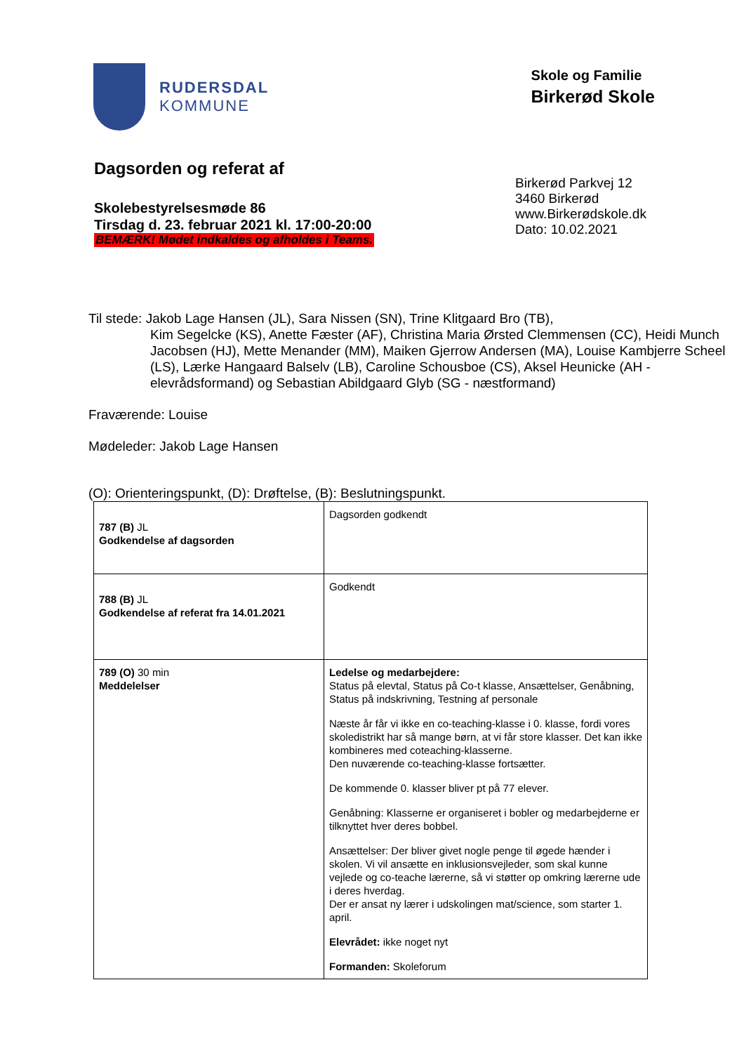RUDERSDAL
KOMMUNE
Skole og Familie
Birkerød Skole
Dagsorden og referat af
Skolebestyrelsesmøde 86
Tirsdag d. 23. februar 2021 kl. 17:00-20:00
BEMÆRK! Mødet indkaldes og afholdes i Teams.
Birkerød Parkvej 12
3460 Birkerød
www.Birkerødskole.dk
Dato: 10.02.2021
Til stede: Jakob Lage Hansen (JL), Sara Nissen (SN), Trine Klitgaard Bro (TB),
Kim Segelcke (KS), Anette Fæster (AF), Christina Maria Ørsted Clemmensen (CC), Heidi Munch Jacobsen (HJ), Mette Menander (MM), Maiken Gjerrow Andersen (MA), Louise Kambjerre Scheel (LS), Lærke Hangaard Balselv (LB), Caroline Schousboe (CS), Aksel Heunicke (AH - elevrådsformand) og Sebastian Abildgaard Glyb (SG - næstformand)
Fraværende: Louise
Mødeleder: Jakob Lage Hansen
(O): Orienteringspunkt, (D): Drøftelse, (B): Beslutningspunkt.
| 787 (B) JL Godkendelse af dagsorden | Dagsorden godkendt |
| 788 (B) JL Godkendelse af referat fra 14.01.2021 | Godkendt |
| 789 (O) 30 min Meddelelser | Ledelse og medarbejdere: Status på elevtal, Status på Co-t klasse, Ansættelser, Genåbning, Status på indskrivning, Testning af personale Næste år får vi ikke en co-teaching-klasse i 0. klasse, fordi vores skoledistrikt har så mange børn, at vi får store klasser. Det kan ikke kombineres med coteaching-klasserne. Den nuværende co-teaching-klasse fortsætter. De kommende 0. klasser bliver pt på 77 elever. Genåbning: Klasserne er organiseret i bobler og medarbejderne er tilknyttet hver deres bobbel. Ansættelser: Der bliver givet nogle penge til øgede hænder i skolen. Vi vil ansætte en inklusionsvejleder, som skal kunne vejlede og co-teache lærerne, så vi støtter op omkring lærerne ude i deres hverdag. Der er ansat ny lærer i udskolingen mat/science, som starter 1. april. Elevrådet: ikke noget nyt Formanden: Skoleforum |